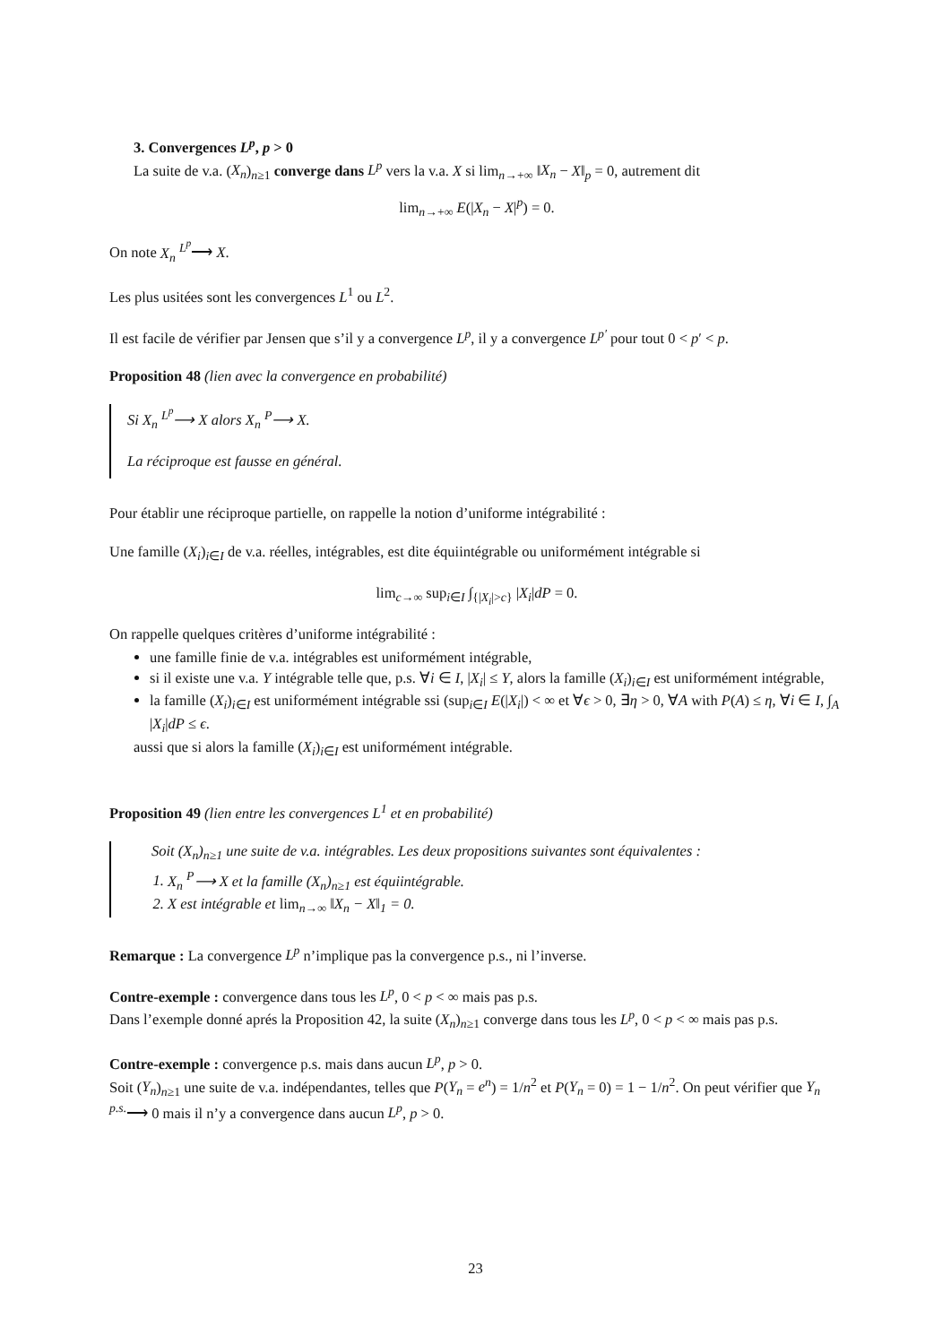3. Convergences L<sup>p</sup>, p > 0
La suite de v.a. (X<sub>n</sub>)<sub>n≥1</sub> converge dans L<sup>p</sup> vers la v.a. X si lim<sub>n→+∞</sub> ‖X<sub>n</sub> − X‖<sub>p</sub> = 0, autrement dit
lim<sub>n→+∞</sub> E(|X<sub>n</sub> − X|<sup>p</sup>) = 0.
On note X<sub>n</sub> <sup>L<sup>p</sup></sup>⟶ X.
Les plus usitées sont les convergences L<sup>1</sup> ou L<sup>2</sup>.
Il est facile de vérifier par Jensen que s’il y a convergence L<sup>p</sup>, il y a convergence L<sup>p′</sup> pour tout 0 < p′ < p.
Proposition 48 (lien avec la convergence en probabilité)
Si X<sub>n</sub> <sup>L<sup>p</sup></sup>⟶ X alors X<sub>n</sub> <sup>P</sup>⟶ X.
La réciproque est fausse en général.
Pour établir une réciproque partielle, on rappelle la notion d’uniforme intégrabilité :
Une famille (X<sub>i</sub>)<sub>i∈I</sub> de v.a. réelles, intégrables, est dite équiintégrable ou uniformément intégrable si
lim<sub>c→∞</sub> sup<sub>i∈I</sub> ∫<sub>{|X<sub>i</sub>|>c}</sub> |X<sub>i</sub>|dP = 0.
On rappelle quelques critères d’uniforme intégrabilité :
une famille finie de v.a. intégrables est uniformément intégrable,
si il existe une v.a. Y intégrable telle que, p.s. ∀i ∈ I, |X<sub>i</sub>| ≤ Y, alors la famille (X<sub>i</sub>)<sub>i∈I</sub> est uniformément intégrable,
la famille (X<sub>i</sub>)<sub>i∈I</sub> est uniformément intégrable ssi (sup<sub>i∈I</sub> E(|X<sub>i</sub>|) < ∞ et ∀ϵ > 0, ∃η > 0, ∀A with P(A) ≤ η, ∀i ∈ I, ∫<sub>A</sub> |X<sub>i</sub>|dP ≤ ϵ.
aussi que si alors la famille (X<sub>i</sub>)<sub>i∈I</sub> est uniformément intégrable.
Proposition 49 (lien entre les convergences L<sup>1</sup> et en probabilité)
Soit (X<sub>n</sub>)<sub>n≥1</sub> une suite de v.a. intégrables. Les deux propositions suivantes sont équivalentes :
1. X<sub>n</sub> <sup>P</sup>⟶ X et la famille (X<sub>n</sub>)<sub>n≥1</sub> est équiintégrable.
2. X est intégrable et lim<sub>n→∞</sub> ‖X<sub>n</sub> − X‖<sub>1</sub> = 0.
Remarque : La convergence L<sup>p</sup> n’implique pas la convergence p.s., ni l’inverse.
Contre-exemple : convergence dans tous les L<sup>p</sup>, 0 < p < ∞ mais pas p.s.
Dans l’exemple donné aprés la Proposition 42, la suite (X<sub>n</sub>)<sub>n≥1</sub> converge dans tous les L<sup>p</sup>, 0 < p < ∞ mais pas p.s.
Contre-exemple : convergence p.s. mais dans aucun L<sup>p</sup>, p > 0.
Soit (Y<sub>n</sub>)<sub>n≥1</sub> une suite de v.a. indépendantes, telles que P(Y<sub>n</sub> = e<sup>n</sup>) = 1/n<sup>2</sup> et P(Y<sub>n</sub> = 0) = 1 − 1/n<sup>2</sup>. On peut vérifier que Y<sub>n</sub> <sup>p.s.</sup>⟶ 0 mais il n’y a convergence dans aucun L<sup>p</sup>, p > 0.
23